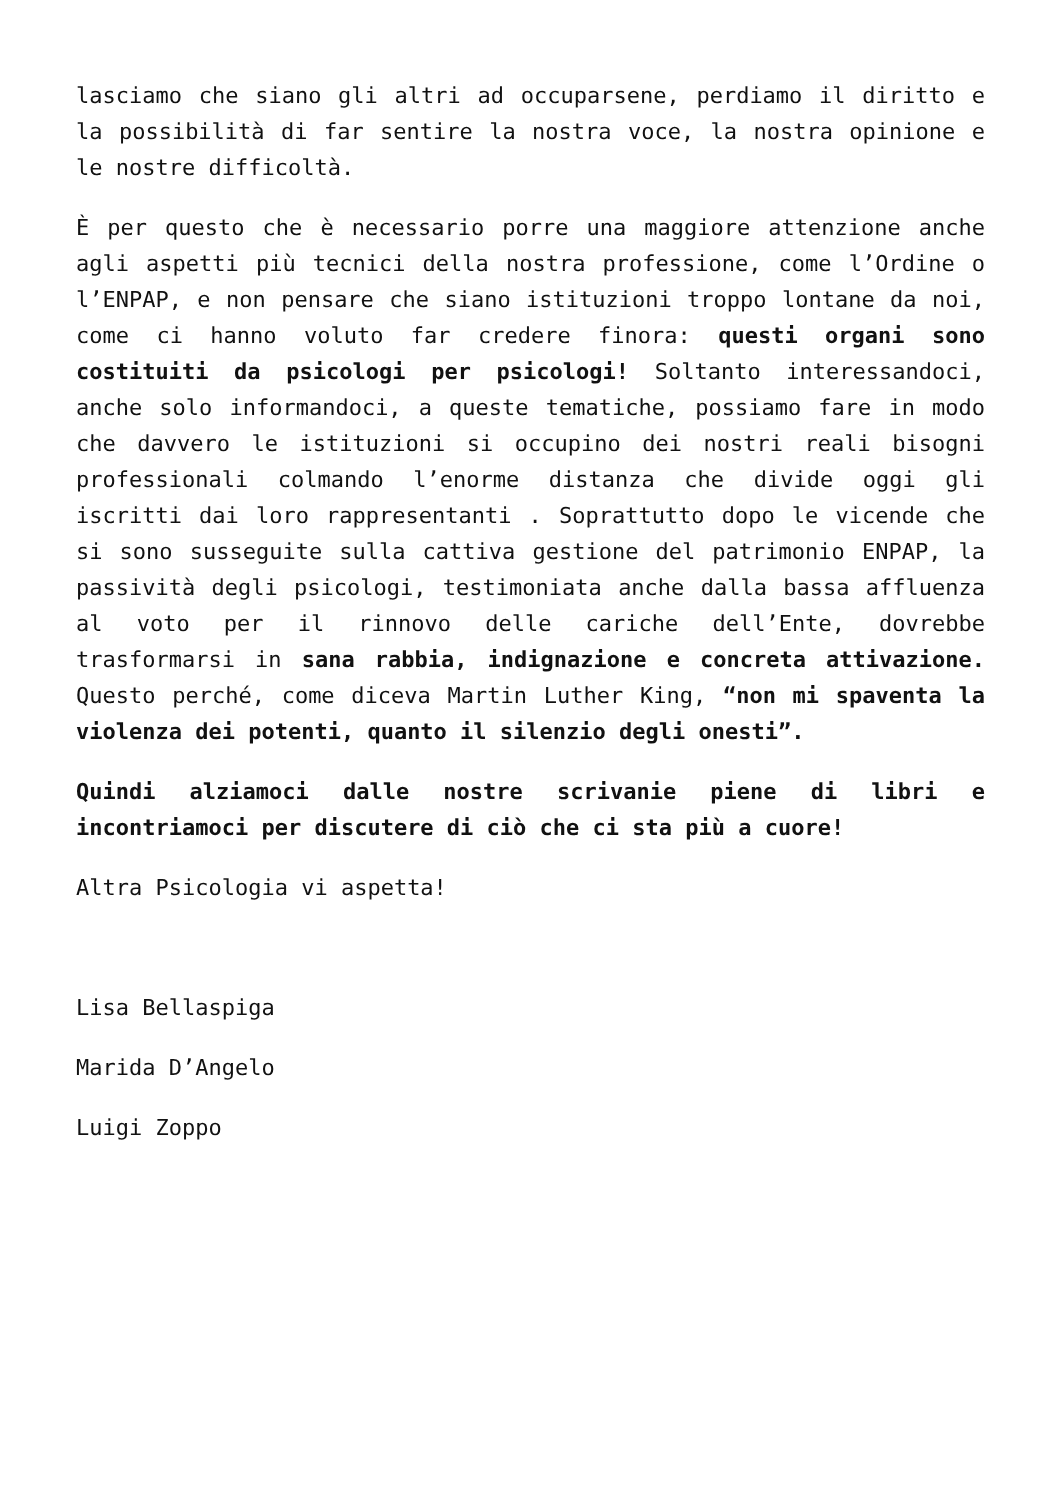lasciamo che siano gli altri ad occuparsene, perdiamo il diritto e la possibilità di far sentire la nostra voce, la nostra opinione e le nostre difficoltà.
È per questo che è necessario porre una maggiore attenzione anche agli aspetti più tecnici della nostra professione, come l’Ordine o l’ENPAP, e non pensare che siano istituzioni troppo lontane da noi, come ci hanno voluto far credere finora: questi organi sono costituiti da psicologi per psicologi! Soltanto interessandoci, anche solo informandoci, a queste tematiche, possiamo fare in modo che davvero le istituzioni si occupino dei nostri reali bisogni professionali colmando l’enorme distanza che divide oggi gli iscritti dai loro rappresentanti . Soprattutto dopo le vicende che si sono susseguite sulla cattiva gestione del patrimonio ENPAP, la passività degli psicologi, testimoniata anche dalla bassa affluenza al voto per il rinnovo delle cariche dell’Ente, dovrebbe trasformarsi in sana rabbia, indignazione e concreta attivazione. Questo perché, come diceva Martin Luther King, “non mi spaventa la violenza dei potenti, quanto il silenzio degli onesti”.
Quindi alziamoci dalle nostre scrivanie piene di libri e incontriamoci per discutere di ciò che ci sta più a cuore!
Altra Psicologia vi aspetta!
Lisa Bellaspiga
Marida D’Angelo
Luigi Zoppo